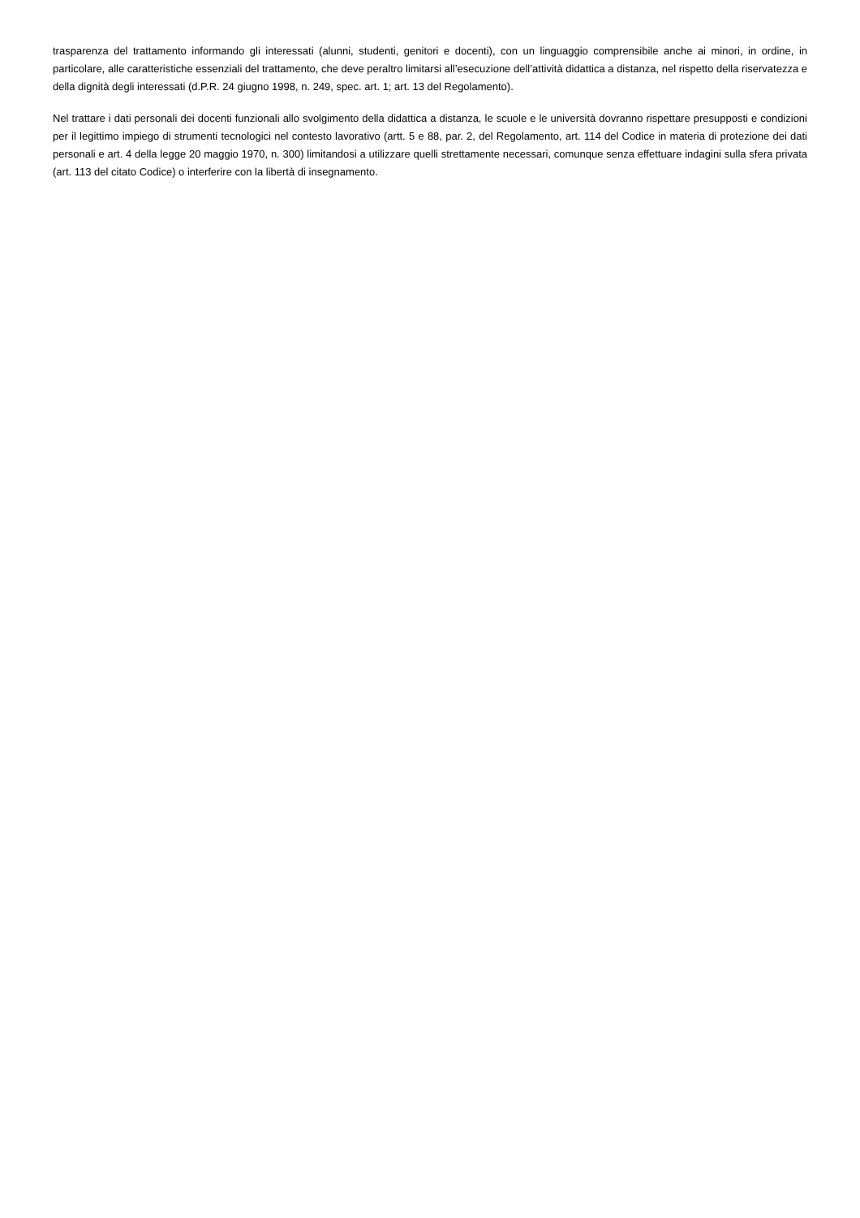trasparenza del trattamento informando gli interessati (alunni, studenti, genitori e docenti), con un linguaggio comprensibile anche ai minori, in ordine, in particolare, alle caratteristiche essenziali del trattamento, che deve peraltro limitarsi all’esecuzione dell’attività didattica a distanza, nel rispetto della riservatezza e della dignità degli interessati (d.P.R. 24 giugno 1998, n. 249, spec. art. 1; art. 13 del Regolamento).
Nel trattare i dati personali dei docenti funzionali allo svolgimento della didattica a distanza, le scuole e le università dovranno rispettare presupposti e condizioni per il legittimo impiego di strumenti tecnologici nel contesto lavorativo (artt. 5 e 88, par. 2, del Regolamento, art. 114 del Codice in materia di protezione dei dati personali e art. 4 della legge 20 maggio 1970, n. 300) limitandosi a utilizzare quelli strettamente necessari, comunque senza effettuare indagini sulla sfera privata (art. 113 del citato Codice) o interferire con la libertà di insegnamento.